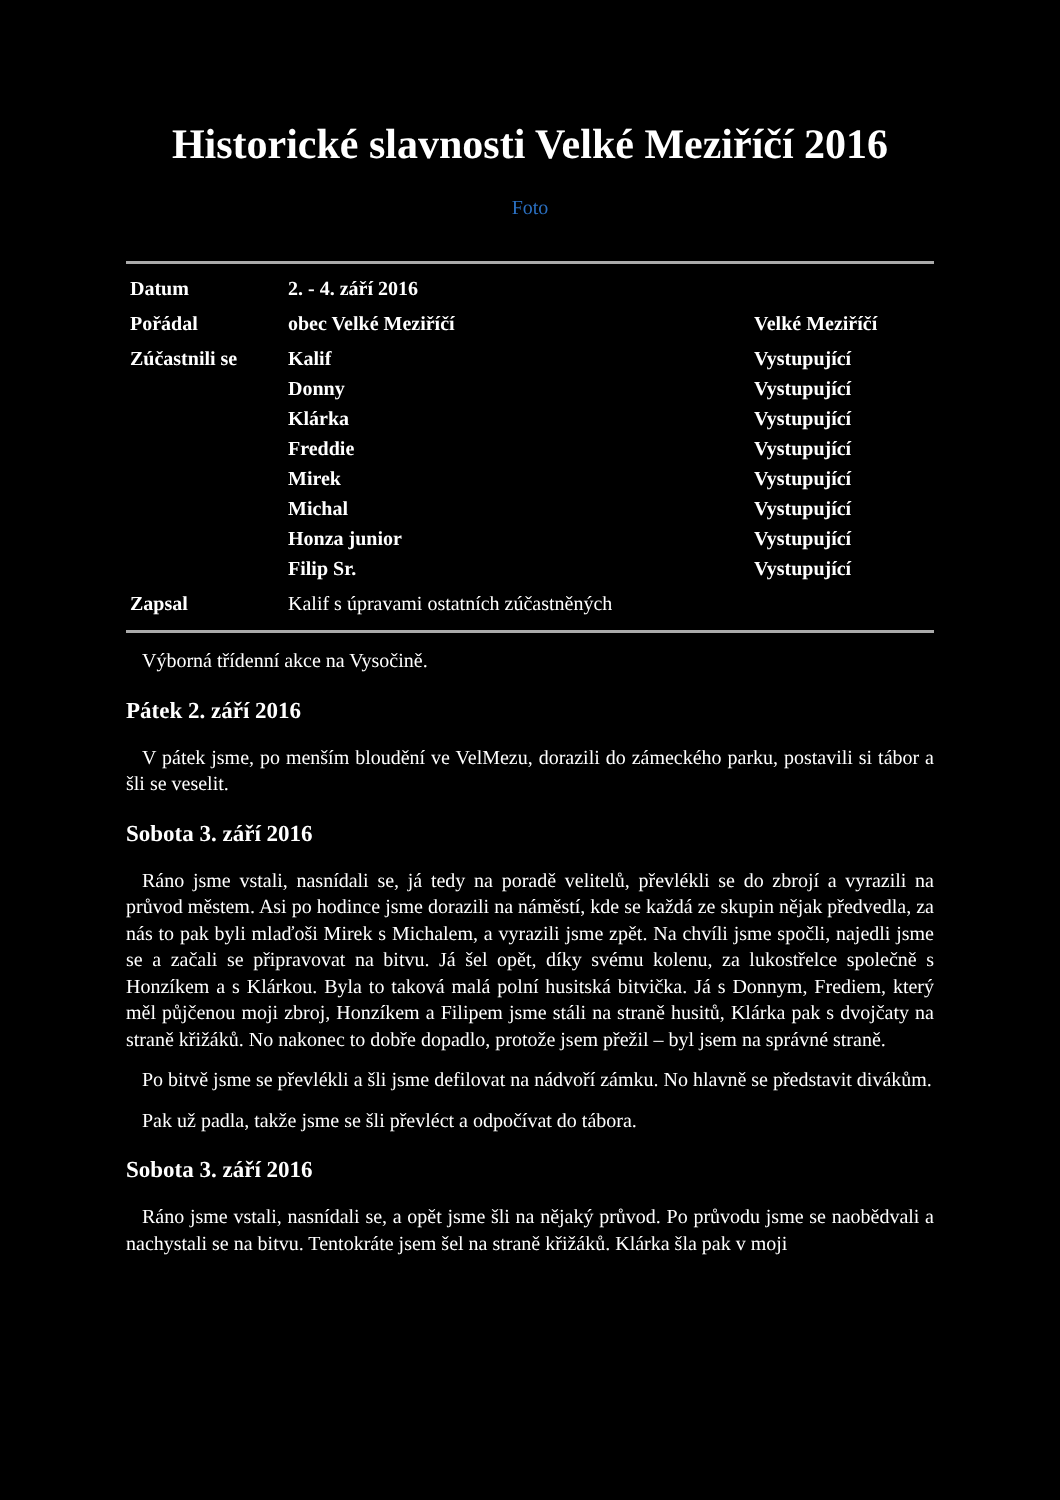Historické slavnosti Velké Meziříčí 2016
Foto
| Datum | 2. - 4. září 2016 | |
| Pořádal | obec Velké Meziříčí | Velké Meziříčí |
| Zúčastnili se | Kalif | Vystupující |
| | Donny | Vystupující |
| | Klárka | Vystupující |
| | Freddie | Vystupující |
| | Mirek | Vystupující |
| | Michal | Vystupující |
| | Honza junior | Vystupující |
| | Filip Sr. | Vystupující |
| Zapsal | Kalif s úpravami ostatních zúčastněných | |
Výborná třídenní akce na Vysočině.
Pátek 2. září 2016
V pátek jsme, po menším bloudění ve VelMezu, dorazili do zámeckého parku, postavili si tábor a šli se veselit.
Sobota 3. září 2016
Ráno jsme vstali, nasnídali se, já tedy na poradě velitelů, převlékli se do zbrojí a vyrazili na průvod městem. Asi po hodince jsme dorazili na náměstí, kde se každá ze skupin nějak předvedla, za nás to pak byli mlaďoši Mirek s Michalem, a vyrazili jsme zpět. Na chvíli jsme spočli, najedli jsme se a začali se připravovat na bitvu. Já šel opět, díky svému kolenu, za lukostřelce společně s Honzíkem a s Klárkou. Byla to taková malá polní husitská bitvička. Já s Donnym, Frediem, který měl půjčenou moji zbroj, Honzíkem a Filipem jsme stáli na straně husitů, Klárka pak s dvojčaty na straně křižáků. No nakonec to dobře dopadlo, protože jsem přežil – byl jsem na správné straně.
Po bitvě jsme se převlékli a šli jsme defilovat na nádvoří zámku. No hlavně se představit divákům.
Pak už padla, takže jsme se šli převléct a odpočívat do tábora.
Sobota 3. září 2016
Ráno jsme vstali, nasnídali se, a opět jsme šli na nějaký průvod. Po průvodu jsme se naobědvali a nachystali se na bitvu. Tentokráte jsem šel na straně křižáků. Klárka šla pak v moji